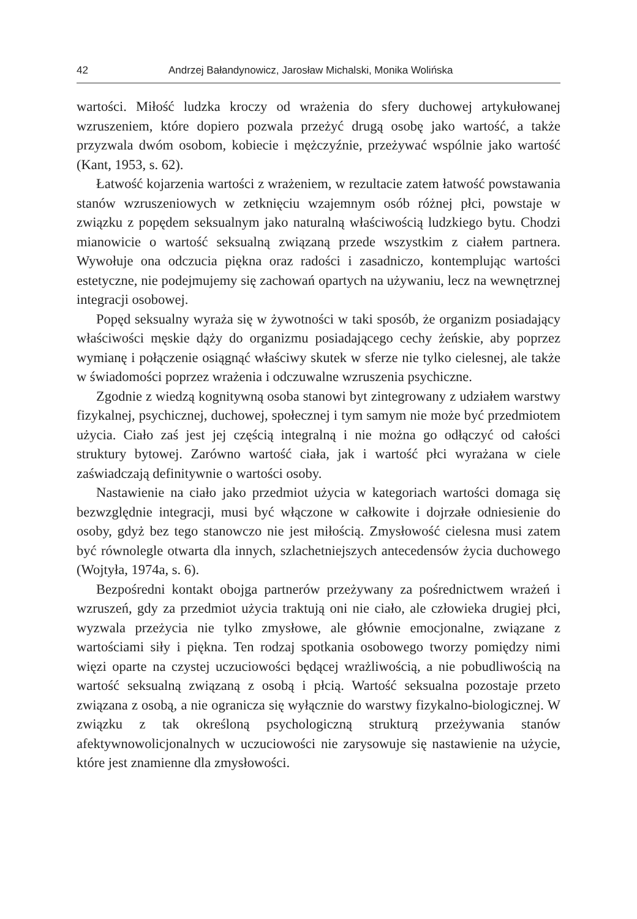42 Andrzej Bałandynowicz, Jarosław Michalski, Monika Wolińska
wartości. Miłość ludzka kroczy od wrażenia do sfery duchowej artykułowanej wzruszeniem, które dopiero pozwala przeżyć drugą osobę jako wartość, a także przyzwala dwóm osobom, kobiecie i mężczyźnie, przeżywać wspólnie jako wartość (Kant, 1953, s. 62).
Łatwość kojarzenia wartości z wrażeniem, w rezultacie zatem łatwość powstawania stanów wzruszeniowych w zetknięciu wzajemnym osób różnej płci, powstaje w związku z popędem seksualnym jako naturalną właściwością ludzkiego bytu. Chodzi mianowicie o wartość seksualną związaną przede wszystkim z ciałem partnera. Wywołuje ona odczucia piękna oraz radości i zasadniczo, kontemplując wartości estetyczne, nie podejmujemy się zachowań opartych na używaniu, lecz na wewnętrznej integracji osobowej.
Popęd seksualny wyraża się w żywotności w taki sposób, że organizm posiadający właściwości męskie dąży do organizmu posiadającego cechy żeńskie, aby poprzez wymianę i połączenie osiągnąć właściwy skutek w sferze nie tylko cielesnej, ale także w świadomości poprzez wrażenia i odczuwalne wzruszenia psychiczne.
Zgodnie z wiedzą kognitywną osoba stanowi byt zintegrowany z udziałem warstwy fizykalnej, psychicznej, duchowej, społecznej i tym samym nie może być przedmiotem użycia. Ciało zaś jest jej częścią integralną i nie można go odłączyć od całości struktury bytowej. Zarówno wartość ciała, jak i wartość płci wyrażana w ciele zaświadczają definitywnie o wartości osoby.
Nastawienie na ciało jako przedmiot użycia w kategoriach wartości domaga się bezwzględnie integracji, musi być włączone w całkowite i dojrzałe odniesie­nie do osoby, gdyż bez tego stanowczo nie jest miłością. Zmysłowość cielesna musi zatem być równolegle otwarta dla innych, szlachetniejszych antecedensów życia duchowego (Wojtyła, 1974a, s. 6).
Bezpośredni kontakt obojga partnerów przeżywany za pośrednictwem wrażeń i wzruszeń, gdy za przedmiot użycia traktują oni nie ciało, ale człowieka drugiej płci, wyzwala przeżycia nie tylko zmysłowe, ale głównie emocjonalne, związane z wartościami siły i piękna. Ten rodzaj spotkania osobowego tworzy pomiędzy nimi więzi oparte na czystej uczuciowości będącej wrażliwością, a nie pobudliwością na wartość seksualną związaną z osobą i płcią. Wartość seksualna pozostaje przeto związana z osobą, a nie ogranicza się wyłącznie do warstwy fizykalno-biologicznej. W związku z tak określoną psychologiczną strukturą przeżywania stanów afektywnowolicjonalnych w uczuciowości nie zarysowuje się nastawienie na użycie, które jest znamienne dla zmysłowości.